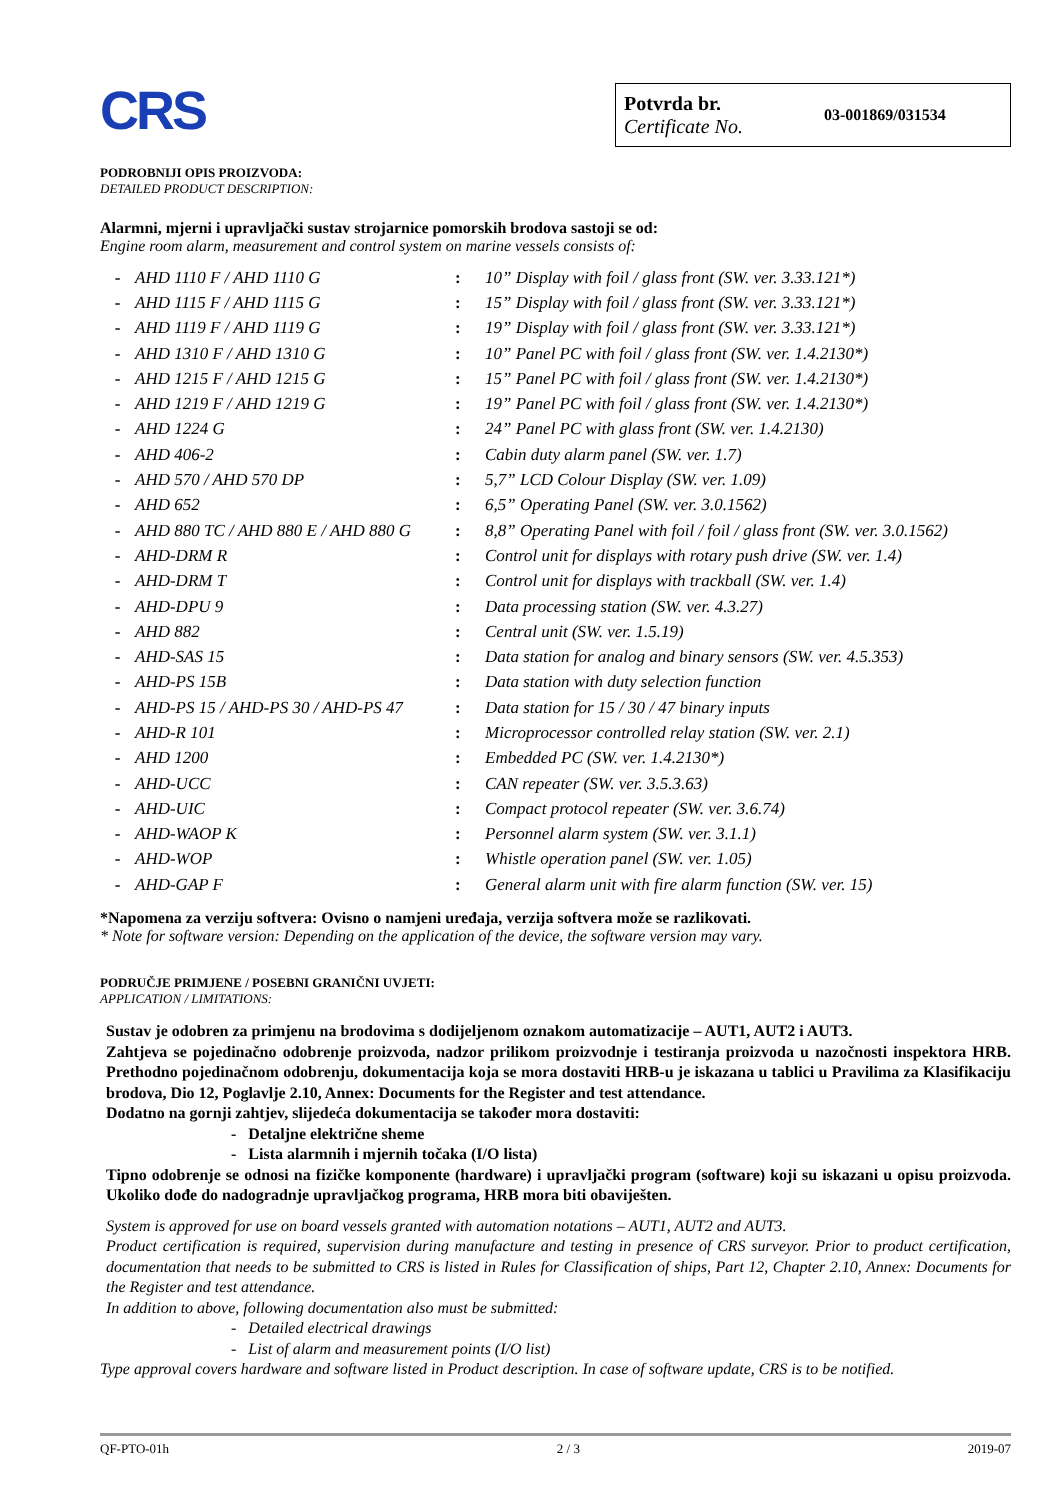CRS
Potvrda br.
Certificate No.
03-001869/031534
PODROBNIJI OPIS PROIZVODA:
DETAILED PRODUCT DESCRIPTION:
Alarmni, mjerni i upravljački sustav strojarnice pomorskih brodova sastoji se od:
Engine room alarm, measurement and control system on marine vessels consists of:
| - | AHD 1110 F / AHD 1110 G | : | 10” Display with foil / glass front (SW. ver. 3.33.121*) |
| - | AHD 1115 F / AHD 1115 G | : | 15” Display with foil / glass front (SW. ver. 3.33.121*) |
| - | AHD 1119 F / AHD 1119 G | : | 19” Display with foil / glass front (SW. ver. 3.33.121*) |
| - | AHD 1310 F / AHD 1310 G | : | 10” Panel PC with foil / glass front (SW. ver. 1.4.2130*) |
| - | AHD 1215 F / AHD 1215 G | : | 15” Panel PC with foil / glass front (SW. ver. 1.4.2130*) |
| - | AHD 1219 F / AHD 1219 G | : | 19” Panel PC with foil / glass front (SW. ver. 1.4.2130*) |
| - | AHD 1224 G | : | 24” Panel PC with glass front (SW. ver. 1.4.2130) |
| - | AHD 406-2 | : | Cabin duty alarm panel (SW. ver. 1.7) |
| - | AHD 570 / AHD 570 DP | : | 5,7” LCD Colour Display (SW. ver. 1.09) |
| - | AHD 652 | : | 6,5” Operating Panel (SW. ver. 3.0.1562) |
| - | AHD 880 TC / AHD 880 E / AHD 880 G | : | 8,8” Operating Panel with foil / foil / glass front (SW. ver. 3.0.1562) |
| - | AHD-DRM R | : | Control unit for displays with rotary push drive (SW. ver. 1.4) |
| - | AHD-DRM T | : | Control unit for displays with trackball (SW. ver. 1.4) |
| - | AHD-DPU 9 | : | Data processing station (SW. ver. 4.3.27) |
| - | AHD 882 | : | Central unit (SW. ver. 1.5.19) |
| - | AHD-SAS 15 | : | Data station for analog and binary sensors (SW. ver. 4.5.353) |
| - | AHD-PS 15B | : | Data station with duty selection function |
| - | AHD-PS 15 / AHD-PS 30 / AHD-PS 47 | : | Data station for 15 / 30 / 47 binary inputs |
| - | AHD-R 101 | : | Microprocessor controlled relay station (SW. ver. 2.1) |
| - | AHD 1200 | : | Embedded PC (SW. ver. 1.4.2130*) |
| - | AHD-UCC | : | CAN repeater (SW. ver. 3.5.3.63) |
| - | AHD-UIC | : | Compact protocol repeater (SW. ver. 3.6.74) |
| - | AHD-WAOP K | : | Personnel alarm system (SW. ver. 3.1.1) |
| - | AHD-WOP | : | Whistle operation panel (SW. ver. 1.05) |
| - | AHD-GAP F | : | General alarm unit with fire alarm function (SW. ver. 15) |
*Napomena za verziju softvera: Ovisno o namjeni uređaja, verzija softvera može se razlikovati.
* Note for software version: Depending on the application of the device, the software version may vary.
PODRUČJE PRIMJENE / POSEBNI GRANIČNI UVJETI:
APPLICATION / LIMITATIONS:
Sustav je odobren za primjenu na brodovima s dodijeljenom oznakom automatizacije – AUT1, AUT2 i AUT3.
Zahtjeva se pojedinačno odobrenje proizvoda, nadzor prilikom proizvodnje i testiranja proizvoda u nazočnosti inspektora HRB. Prethodno pojedinačnom odobrenju, dokumentacija koja se mora dostaviti HRB-u je iskazana u tablici u Pravilima za Klasifikaciju brodova, Dio 12, Poglavlje 2.10, Annex: Documents for the Register and test attendance.
Dodatno na gornji zahtjev, slijedeća dokumentacija se također mora dostaviti:
- Detaljne električne sheme
- Lista alarmnih i mjernih točaka (I/O lista)
Tipno odobrenje se odnosi na fizičke komponente (hardware) i upravljački program (software) koji su iskazani u opisu proizvoda. Ukoliko dođe do nadogradnje upravljačkog programa, HRB mora biti obaviješten.
System is approved for use on board vessels granted with automation notations – AUT1, AUT2 and AUT3.
Product certification is required, supervision during manufacture and testing in presence of CRS surveyor. Prior to product certification, documentation that needs to be submitted to CRS is listed in Rules for Classification of ships, Part 12, Chapter 2.10, Annex: Documents for the Register and test attendance.
In addition to above, following documentation also must be submitted:
- Detailed electrical drawings
- List of alarm and measurement points (I/O list)
Type approval covers hardware and software listed in Product description. In case of software update, CRS is to be notified.
QF-PTO-01h 2 / 3 2019-07